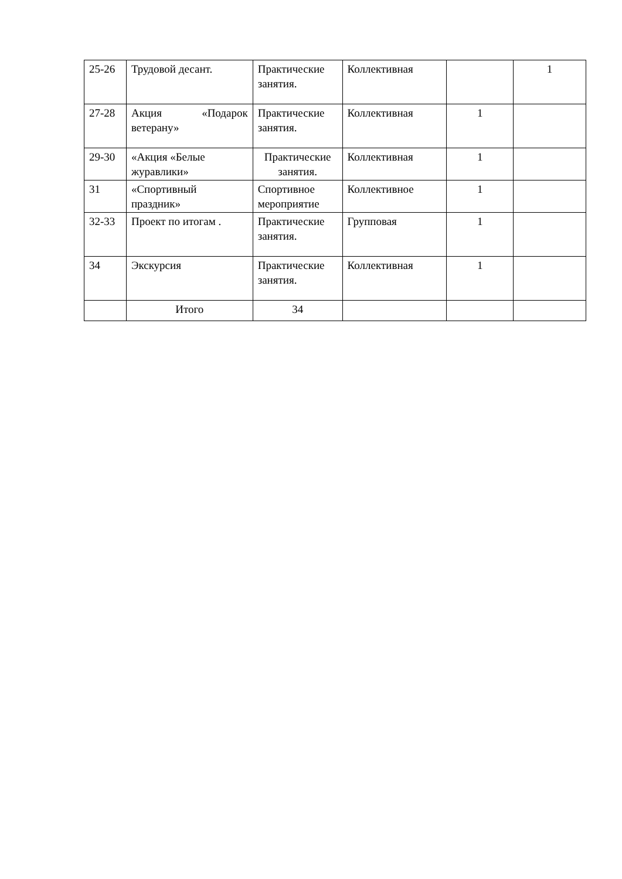| 25-26 | Трудовой десант. | Практические занятия. | Коллективная | | 1 |
| 27-28 | Акция «Подарок ветерану» | Практические занятия. | Коллективная | 1 | |
| 29-30 | «Акция «Белые журавлики» | Практические занятия. | Коллективная | 1 | |
| 31 | «Спортивный праздник» | Спортивное мероприятие | Коллективное | 1 | |
| 32-33 | Проект по итогам . | Практические занятия. | Групповая | 1 | |
| 34 | Экскурсия | Практические занятия. | Коллективная | 1 | |
| | Итого | 34 | | | |